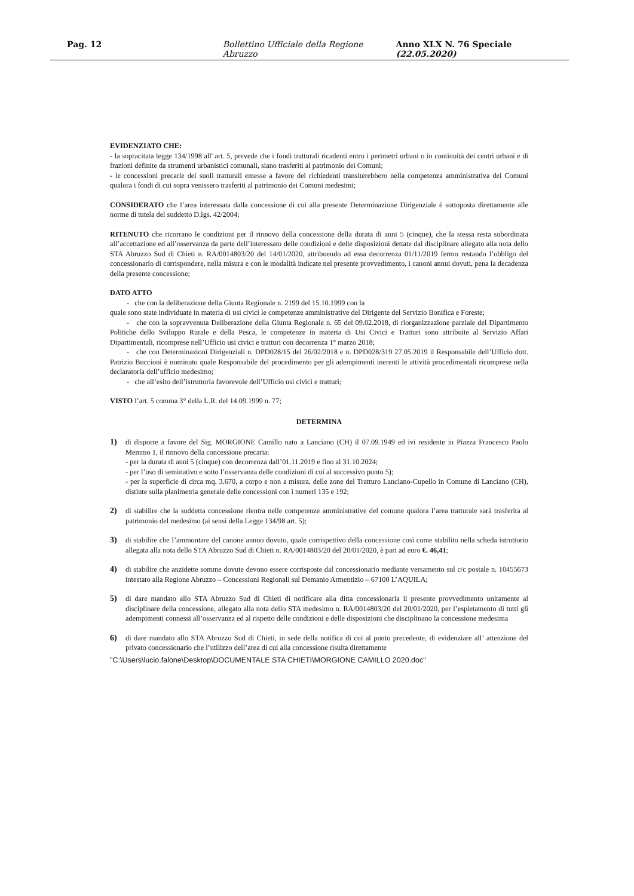Pag. 12 Bollettino Ufficiale della Regione Abruzzo Anno XLX N. 76 Speciale (22.05.2020)
EVIDENZIATO CHE:
- la sopracitata legge 134/1998 all' art. 5, prevede che i fondi tratturali ricadenti entro i perimetri urbani o in continuità dei centri urbani e di frazioni definite da strumenti urbanistici comunali, siano trasferiti al patrimonio dei Comuni;
- le concessioni precarie dei suoli tratturali emesse a favore dei richiedenti transiterebbero nella competenza amministrativa dei Comuni qualora i fondi di cui sopra venissero trasferiti al patrimonio dei Comuni medesimi;
CONSIDERATO che l’area interessata dalla concessione di cui alla presente Determinazione Dirigenziale è sottoposta direttamente alle norme di tutela del suddetto D.lgs. 42/2004;
RITENUTO che ricorrano le condizioni per il rinnovo della concessione della durata di anni 5 (cinque), che la stessa resta subordinata all’accettazione ed all’osservanza da parte dell’interessato delle condizioni e delle disposizioni dettate dal disciplinare allegato alla nota dello STA Abruzzo Sud di Chieti n. RA/0014803/20 del 14/01/2020, attribuendo ad essa decorrenza 01/11/2019 fermo restando l’obbligo del concessionario di corrispondere, nella misura e con le modalità indicate nel presente provvedimento, i canoni annui dovuti, pena la decadenza della presente concessione;
DATO ATTO
- che con la deliberazione della Giunta Regionale n. 2199 del 15.10.1999 con la
quale sono state individuate in materia di usi civici le competenze amministrative del Dirigente del Servizio Bonifica e Foreste;
- che con la sopravvenuta Deliberazione della Giunta Regionale n. 65 del 09.02.2018, di riorganizzazione parziale del Dipartimento Politiche dello Sviluppo Rurale e della Pesca, le competenze in materia di Usi Civici e Tratturi sono attribuite al Servizio Affari Dipartimentali, ricomprese nell’Ufficio usi civici e tratturi con decorrenza 1° marzo 2018;
- che con Determinazioni Dirigenziali n. DPD028/15 del 26/02/2018 e n. DPD028/319 27.05.2019 il Responsabile dell’Ufficio dott. Patrizio Buccioni è nominato quale Responsabile del procedimento per gli adempimenti inerenti le attività procedimentali ricomprese nella declaratoria dell’ufficio medesimo;
- che all’esito dell’istruttoria favorevole dell’Ufficio usi civici e tratturi;
VISTO l’art. 5 comma 3° della L.R. del 14.09.1999 n. 77;
DETERMINA
1) di disporre a favore del Sig. MORGIONE Camillo nato a Lanciano (CH) il 07.09.1949 ed ivi residente in Piazza Francesco Paolo Memmo 1, il rinnovo della concessione precaria:
- per la durata di anni 5 (cinque) con decorrenza dall’01.11.2019 e fino al 31.10.2024;
- per l’uso di seminativo e sotto l’osservanza delle condizioni di cui al successivo punto 5);
- per la superficie di circa mq. 3.670, a corpo e non a misura, delle zone del Tratturo Lanciano-Cupello in Comune di Lanciano (CH), distinte sulla planimetria generale delle concessioni con i numeri 135 e 192;
2) di stabilire che la suddetta concessione rientra nelle competenze amministrative del comune qualora l’area tratturale sarà trasferita al patrimonio del medesimo (ai sensi della Legge 134/98 art. 5);
3) di stabilire che l’ammontare del canone annuo dovuto, quale corrispettivo della concessione così come stabilito nella scheda istruttorio allegata alla nota dello STA Abruzzo Sud di Chieti n. RA/0014803/20 del 20/01/2020, è pari ad euro €. 46,41;
4) di stabilire che anzidette somme dovute devono essere corrisposte dal concessionario mediante versamento sul c/c postale n. 10455673 intestato alla Regione Abruzzo – Concessioni Regionali sul Demanio Armentizio – 67100 L’AQUILA;
5) di dare mandato allo STA Abruzzo Sud di Chieti di notificare alla ditta concessionaria il presente provvedimento unitamente al disciplinare della concessione, allegato alla nota dello STA medesimo n. RA/0014803/20 del 20/01/2020, per l’espletamento di tutti gli adempimenti connessi all’osservanza ed al rispetto delle condizioni e delle disposizioni che disciplinano la concessione medesima
6) di dare mandato allo STA Abruzzo Sud di Chieti, in sede della notifica di cui al punto precedente, di evidenziare all’ attenzione del privato concessionario che l’utilizzo dell’area di cui alla concessione risulta direttamente
"C:\Users\lucio.falone\Desktop\DOCUMENTALE STA CHIETI\MORGIONE CAMILLO 2020.doc"